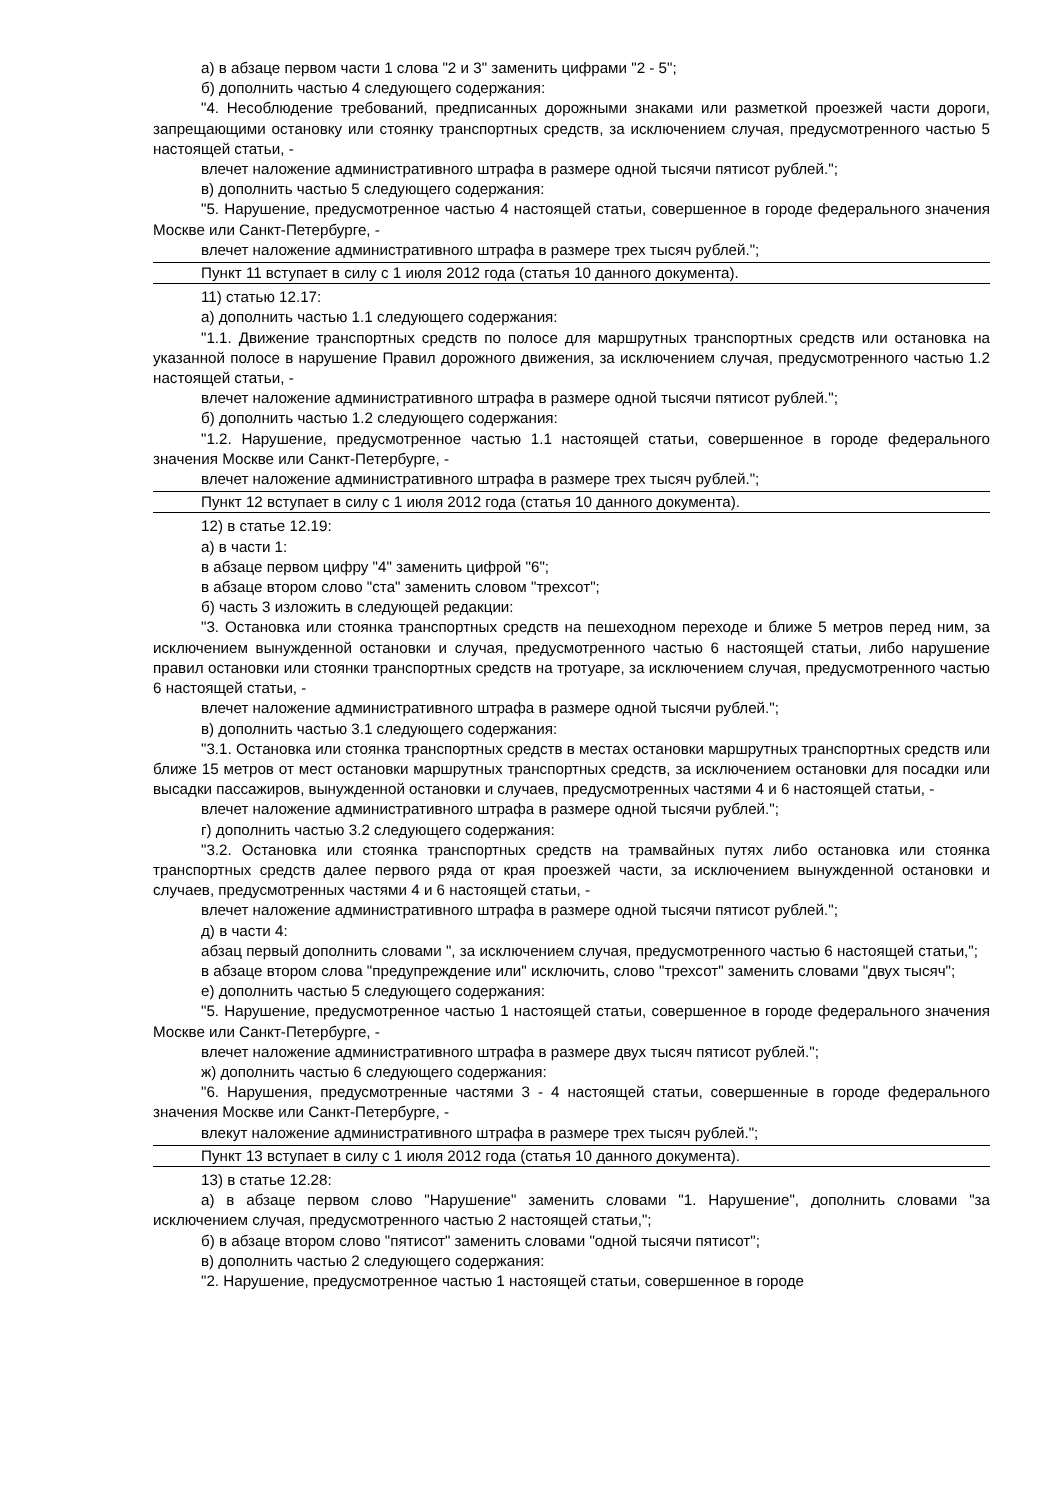а) в абзаце первом части 1 слова "2 и 3" заменить цифрами "2 - 5";
б) дополнить частью 4 следующего содержания:
"4. Несоблюдение требований, предписанных дорожными знаками или разметкой проезжей части дороги, запрещающими остановку или стоянку транспортных средств, за исключением случая, предусмотренного частью 5 настоящей статьи, -
влечет наложение административного штрафа в размере одной тысячи пятисот рублей.";
в) дополнить частью 5 следующего содержания:
"5. Нарушение, предусмотренное частью 4 настоящей статьи, совершенное в городе федерального значения Москве или Санкт-Петербурге, -
влечет наложение административного штрафа в размере трех тысяч рублей.";
Пункт 11 вступает в силу с 1 июля 2012 года (статья 10 данного документа).
11) статью 12.17:
а) дополнить частью 1.1 следующего содержания:
"1.1. Движение транспортных средств по полосе для маршрутных транспортных средств или остановка на указанной полосе в нарушение Правил дорожного движения, за исключением случая, предусмотренного частью 1.2 настоящей статьи, -
влечет наложение административного штрафа в размере одной тысячи пятисот рублей.";
б) дополнить частью 1.2 следующего содержания:
"1.2. Нарушение, предусмотренное частью 1.1 настоящей статьи, совершенное в городе федерального значения Москве или Санкт-Петербурге, -
влечет наложение административного штрафа в размере трех тысяч рублей.";
Пункт 12 вступает в силу с 1 июля 2012 года (статья 10 данного документа).
12) в статье 12.19:
а) в части 1:
в абзаце первом цифру "4" заменить цифрой "6";
в абзаце втором слово "ста" заменить словом "трехсот";
б) часть 3 изложить в следующей редакции:
"3. Остановка или стоянка транспортных средств на пешеходном переходе и ближе 5 метров перед ним, за исключением вынужденной остановки и случая, предусмотренного частью 6 настоящей статьи, либо нарушение правил остановки или стоянки транспортных средств на тротуаре, за исключением случая, предусмотренного частью 6 настоящей статьи, -
влечет наложение административного штрафа в размере одной тысячи рублей.";
в) дополнить частью 3.1 следующего содержания:
"3.1. Остановка или стоянка транспортных средств в местах остановки маршрутных транспортных средств или ближе 15 метров от мест остановки маршрутных транспортных средств, за исключением остановки для посадки или высадки пассажиров, вынужденной остановки и случаев, предусмотренных частями 4 и 6 настоящей статьи, -
влечет наложение административного штрафа в размере одной тысячи рублей.";
г) дополнить частью 3.2 следующего содержания:
"3.2. Остановка или стоянка транспортных средств на трамвайных путях либо остановка или стоянка транспортных средств далее первого ряда от края проезжей части, за исключением вынужденной остановки и случаев, предусмотренных частями 4 и 6 настоящей статьи, -
влечет наложение административного штрафа в размере одной тысячи пятисот рублей.";
д) в части 4:
абзац первый дополнить словами ", за исключением случая, предусмотренного частью 6 настоящей статьи,";
в абзаце втором слова "предупреждение или" исключить, слово "трехсот" заменить словами "двух тысяч";
е) дополнить частью 5 следующего содержания:
"5. Нарушение, предусмотренное частью 1 настоящей статьи, совершенное в городе федерального значения Москве или Санкт-Петербурге, -
влечет наложение административного штрафа в размере двух тысяч пятисот рублей.";
ж) дополнить частью 6 следующего содержания:
"6. Нарушения, предусмотренные частями 3 - 4 настоящей статьи, совершенные в городе федерального значения Москве или Санкт-Петербурге, -
влекут наложение административного штрафа в размере трех тысяч рублей.";
Пункт 13 вступает в силу с 1 июля 2012 года (статья 10 данного документа).
13) в статье 12.28:
а) в абзаце первом слово "Нарушение" заменить словами "1. Нарушение", дополнить словами "за исключением случая, предусмотренного частью 2 настоящей статьи,";
б) в абзаце втором слово "пятисот" заменить словами "одной тысячи пятисот";
в) дополнить частью 2 следующего содержания:
"2. Нарушение, предусмотренное частью 1 настоящей статьи, совершенное в городе